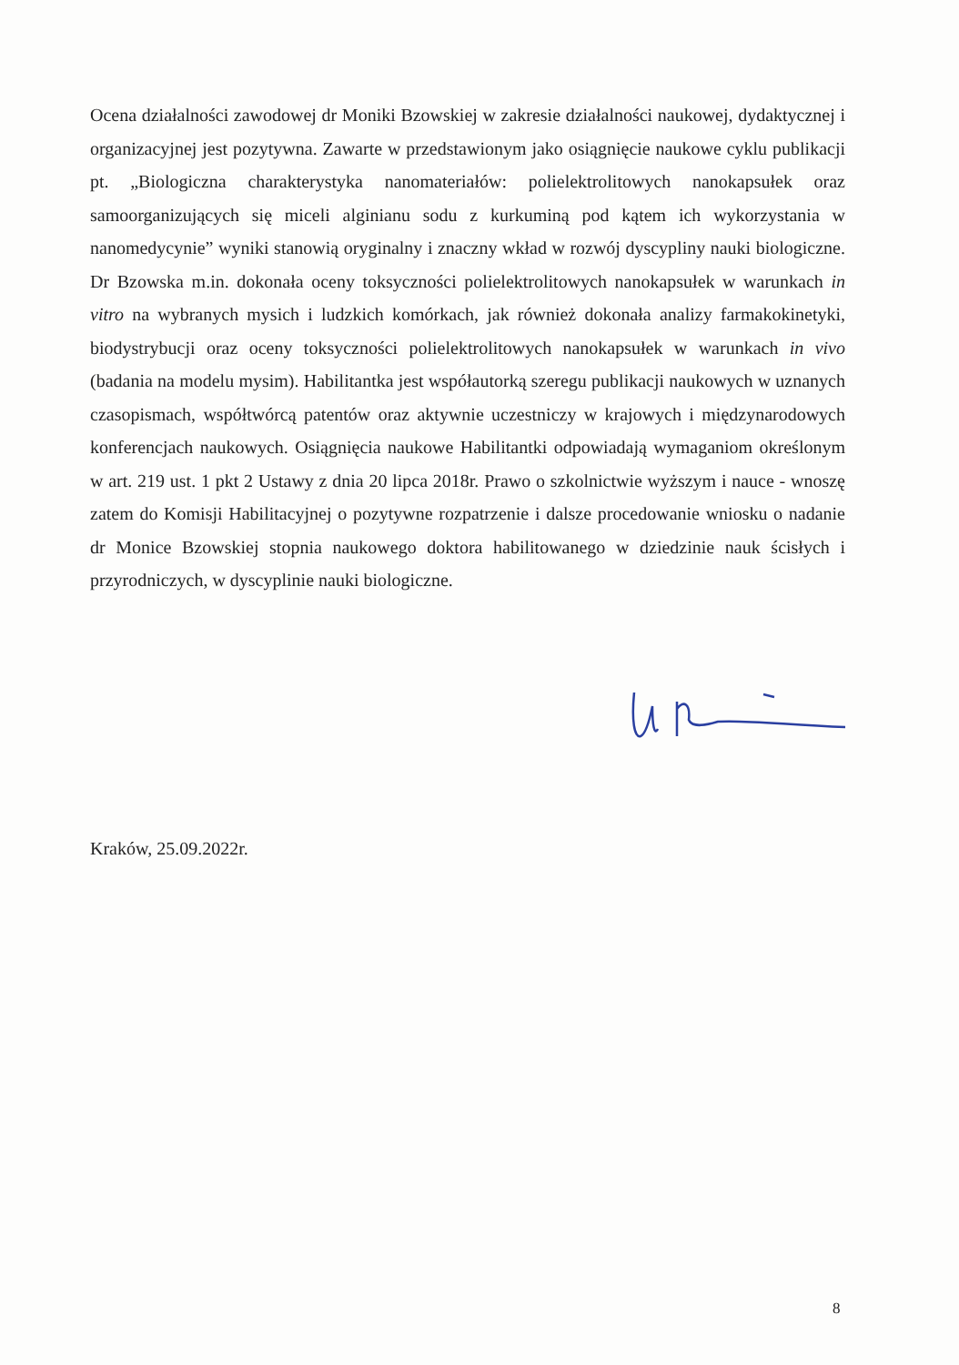Ocena działalności zawodowej dr Moniki Bzowskiej w zakresie działalności naukowej, dydaktycznej i organizacyjnej jest pozytywna. Zawarte w przedstawionym jako osiągnięcie naukowe cyklu publikacji pt. „Biologiczna charakterystyka nanomateriałów: polielektrolitowych nanokapsułek oraz samoorganizujących się miceli alginianu sodu z kurkuminą pod kątem ich wykorzystania w nanomedycynie” wyniki stanowią oryginalny i znaczny wkład w rozwój dyscypliny nauki biologiczne. Dr Bzowska m.in. dokonała oceny toksyczności polielektrolitowych nanokapsułek w warunkach in vitro na wybranych mysich i ludzkich komórkach, jak również dokonała analizy farmakokinetyki, biodystrybucji oraz oceny toksyczności polielektrolitowych nanokapsułek w warunkach in vivo (badania na modelu mysim). Habilitantka jest współautorką szeregu publikacji naukowych w uznanych czasopismach, współtwórcą patentów oraz aktywnie uczestniczy w krajowych i międzynarodowych konferencjach naukowych. Osiągnięcia naukowe Habilitantki odpowiadają wymaganiom określonym w art. 219 ust. 1 pkt 2 Ustawy z dnia 20 lipca 2018r. Prawo o szkolnictwie wyższym i nauce - wnoszę zatem do Komisji Habilitacyjnej o pozytywne rozpatrzenie i dalsze procedowanie wniosku o nadanie dr Monice Bzowskiej stopnia naukowego doktora habilitowanego w dziedzinie nauk ścisłych i przyrodniczych, w dyscyplinie nauki biologiczne.
Kraków, 25.09.2022r.
8